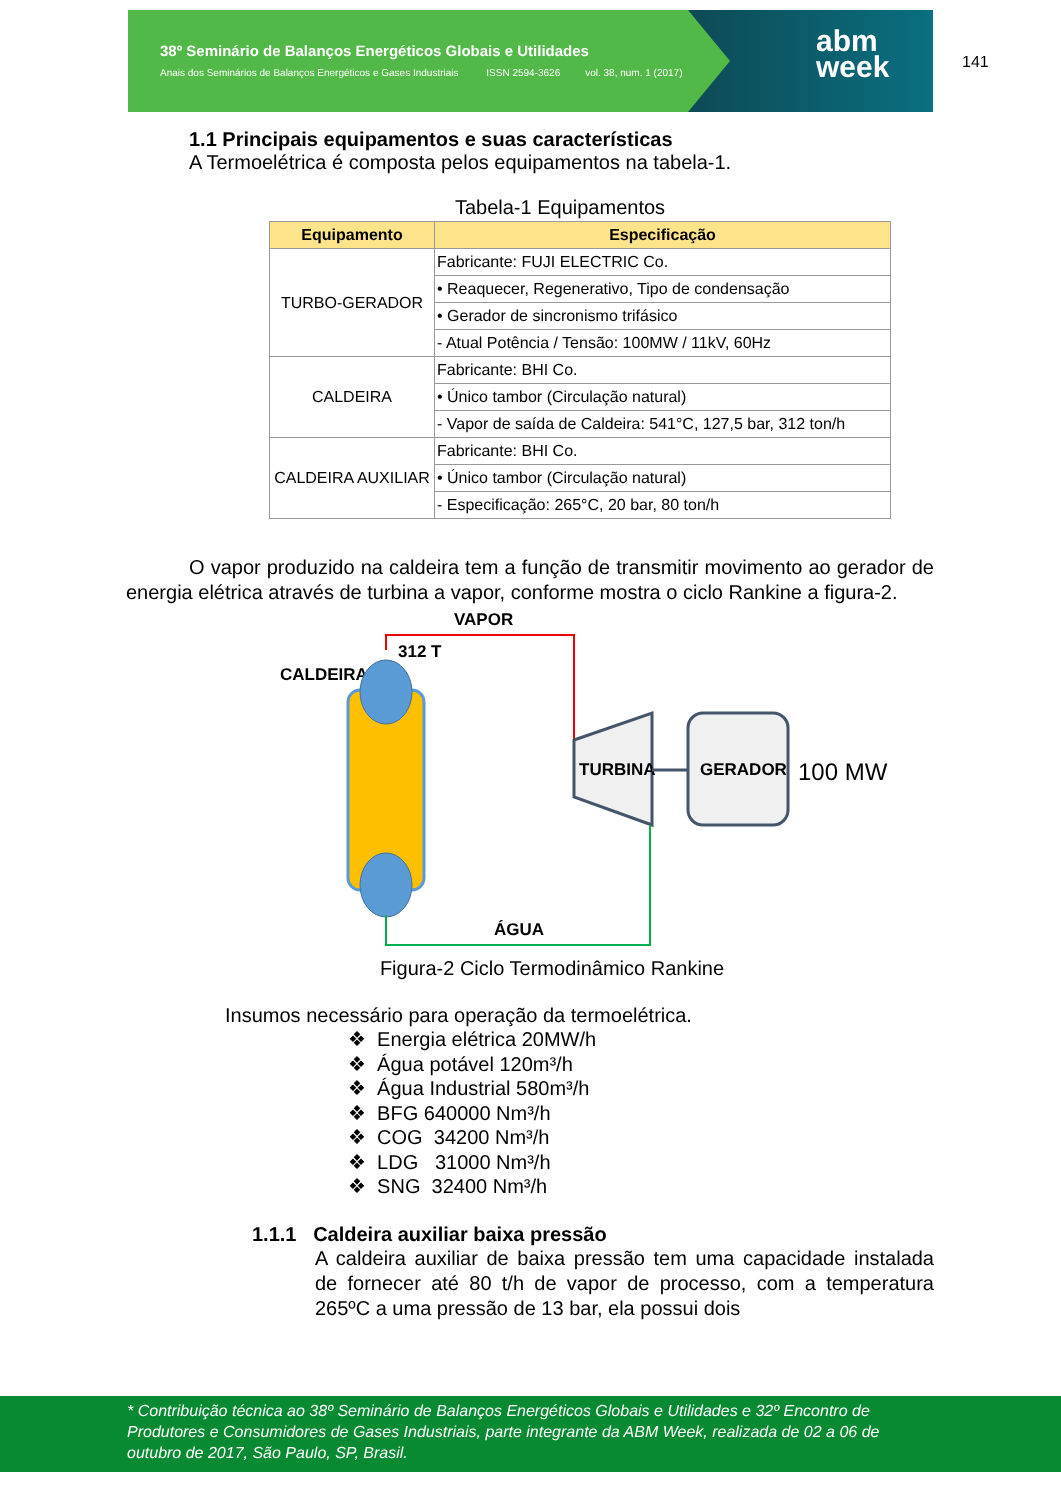38º Seminário de Balanços Energéticos Globais e Utilidades
Anais dos Seminários de Balanços Energéticos e Gases Industriais ISSN 2594-3626 vol. 38, num. 1 (2017)
abm
week
141
1.1 Principais equipamentos e suas características
A Termoelétrica é composta pelos equipamentos na tabela-1.
Tabela-1 Equipamentos
| Equipamento | Especificação |
| --- | --- |
| TURBO-GERADOR | Fabricante: FUJI ELECTRIC Co. |
| | • Reaquecer, Regenerativo, Tipo de condensação |
| | • Gerador de sincronismo trifásico |
| | - Atual Potência / Tensão: 100MW / 11kV, 60Hz |
| CALDEIRA | Fabricante: BHI Co. |
| | • Único tambor (Circulação natural) |
| | - Vapor de saída de Caldeira: 541°C, 127,5 bar, 312 ton/h |
| CALDEIRA AUXILIAR | Fabricante: BHI Co. |
| | • Único tambor (Circulação natural) |
| | - Especificação: 265°C, 20 bar, 80 ton/h |
O vapor produzido na caldeira tem a função de transmitir movimento ao gerador de energia elétrica através de turbina a vapor, conforme mostra o ciclo Rankine a figura-2.
VAPOR
312 T
CALDEIRA
TURBINA
GERADOR
100 MW
ÁGUA
Figura-2 Ciclo Termodinâmico Rankine
Insumos necessário para operação da termoelétrica.
❖ Energia elétrica 20MW/h
❖ Água potável 120m³/h
❖ Água Industrial 580m³/h
❖ BFG 640000 Nm³/h
❖ COG 34200 Nm³/h
❖ LDG 31000 Nm³/h
❖ SNG 32400 Nm³/h
1.1.1 Caldeira auxiliar baixa pressão
A caldeira auxiliar de baixa pressão tem uma capacidade instalada de fornecer até 80 t/h de vapor de processo, com a temperatura 265ºC a uma pressão de 13 bar, ela possui dois
* Contribuição técnica ao 38º Seminário de Balanços Energéticos Globais e Utilidades e 32º Encontro de Produtores e Consumidores de Gases Industriais, parte integrante da ABM Week, realizada de 02 a 06 de outubro de 2017, São Paulo, SP, Brasil.